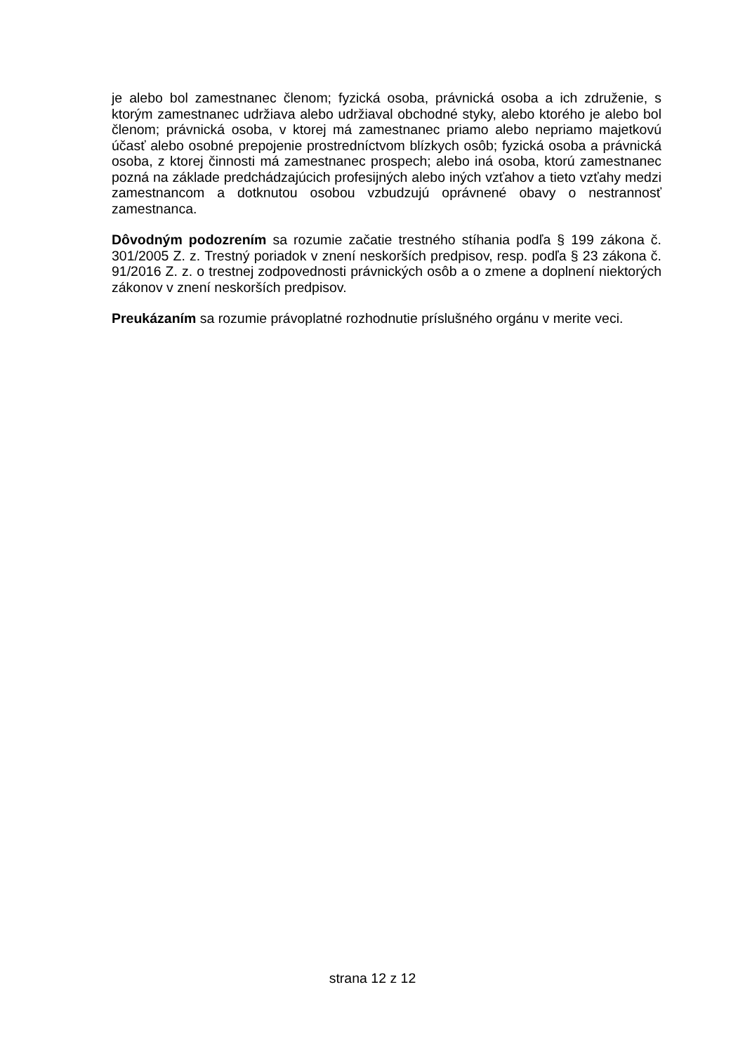je alebo bol zamestnanec členom; fyzická osoba, právnická osoba a ich združenie, s ktorým zamestnanec udržiava alebo udržiaval obchodné styky, alebo ktorého je alebo bol členom; právnická osoba, v ktorej má zamestnanec priamo alebo nepriamo majetkovú účasť alebo osobné prepojenie prostredníctvom blízkych osôb; fyzická osoba a právnická osoba, z ktorej činnosti má zamestnanec prospech; alebo iná osoba, ktorú zamestnanec pozná na základe predchádzajúcich profesijných alebo iných vzťahov a tieto vzťahy medzi zamestnancom a dotknutou osobou vzbudzujú oprávnené obavy o nestrannosť zamestnanca.
Dôvodným podozrením sa rozumie začatie trestného stíhania podľa § 199 zákona č. 301/2005 Z. z. Trestný poriadok v znení neskorších predpisov, resp. podľa § 23 zákona č. 91/2016 Z. z. o trestnej zodpovednosti právnických osôb a o zmene a doplnení niektorých zákonov v znení neskorších predpisov.
Preukázaním sa rozumie právoplatné rozhodnutie príslušného orgánu v merite veci.
strana 12 z 12